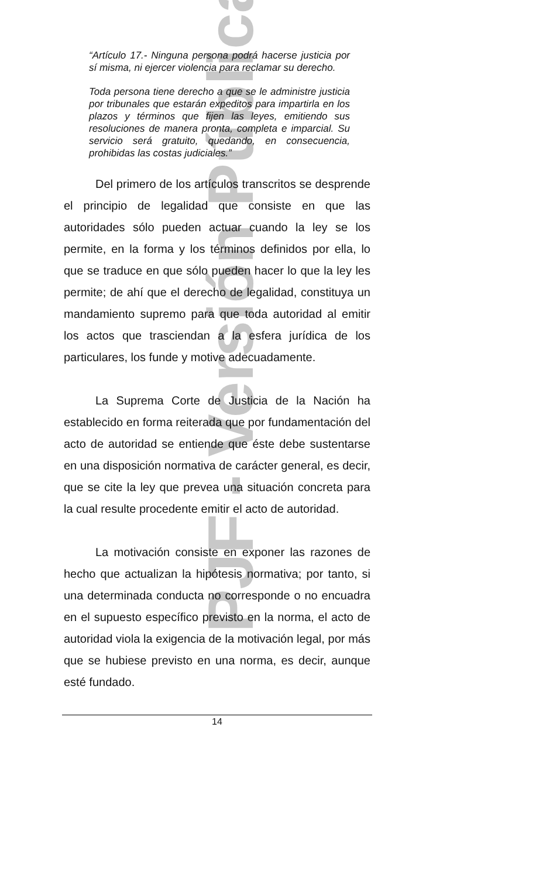PJF - Versión Pública
“Artículo 17.- Ninguna persona podrá hacerse justicia por sí misma, ni ejercer violencia para reclamar su derecho.
Toda persona tiene derecho a que se le administre justicia por tribunales que estarán expeditos para impartirla en los plazos y términos que fijen las leyes, emitiendo sus resoluciones de manera pronta, completa e imparcial. Su servicio será gratuito, quedando, en consecuencia, prohibidas las costas judiciales.”
Del primero de los artículos transcritos se desprende el principio de legalidad que consiste en que las autoridades sólo pueden actuar cuando la ley se los permite, en la forma y los términos definidos por ella, lo que se traduce en que sólo pueden hacer lo que la ley les permite; de ahí que el derecho de legalidad, constituya un mandamiento supremo para que toda autoridad al emitir los actos que trasciendan a la esfera jurídica de los particulares, los funde y motive adecuadamente.
La Suprema Corte de Justicia de la Nación ha establecido en forma reiterada que por fundamentación del acto de autoridad se entiende que éste debe sustentarse en una disposición normativa de carácter general, es decir, que se cite la ley que prevea una situación concreta para la cual resulte procedente emitir el acto de autoridad.
La motivación consiste en exponer las razones de hecho que actualizan la hipótesis normativa; por tanto, si una determinada conducta no corresponde o no encuadra en el supuesto específico previsto en la norma, el acto de autoridad viola la exigencia de la motivación legal, por más que se hubiese previsto en una norma, es decir, aunque esté fundado.
14